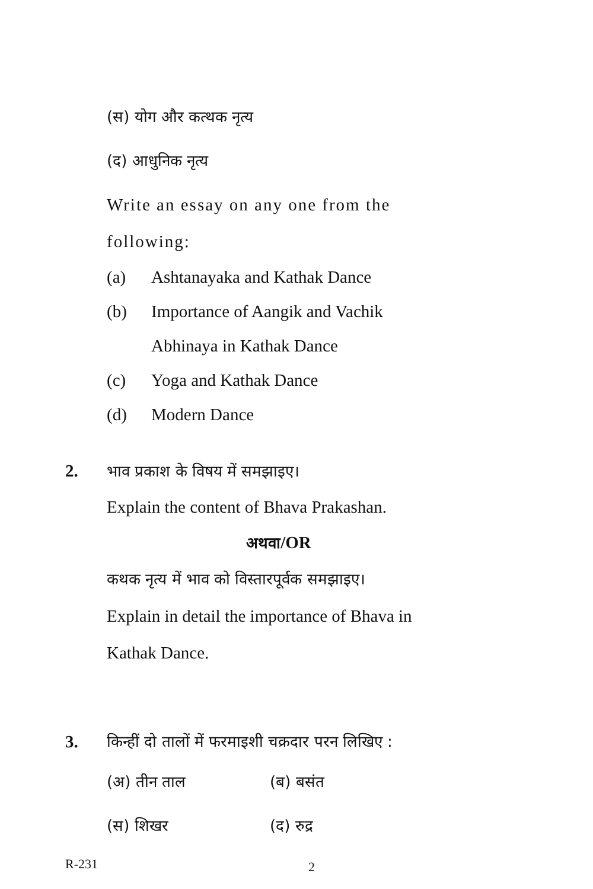(स) योग और कत्थक नृत्य
(द) आधुनिक नृत्य
Write an essay on any one from the following:
(a) Ashtanayaka and Kathak Dance
(b) Importance of Aangik and Vachik Abhinaya in Kathak Dance
(c) Yoga and Kathak Dance
(d) Modern Dance
2.
भाव प्रकाश के विषय में समझाइए।
Explain the content of Bhava Prakashan.
अथवा/OR
कथक नृत्य में भाव को विस्तारपूर्वक समझाइए।
Explain in detail the importance of Bhava in Kathak Dance.
3.
किन्हीं दो तालों में फरमाइशी चक्रदार परन लिखिए :
(अ) तीन ताल (ब) बसंत
(स) शिखर (द) रुद्र
R-231 2